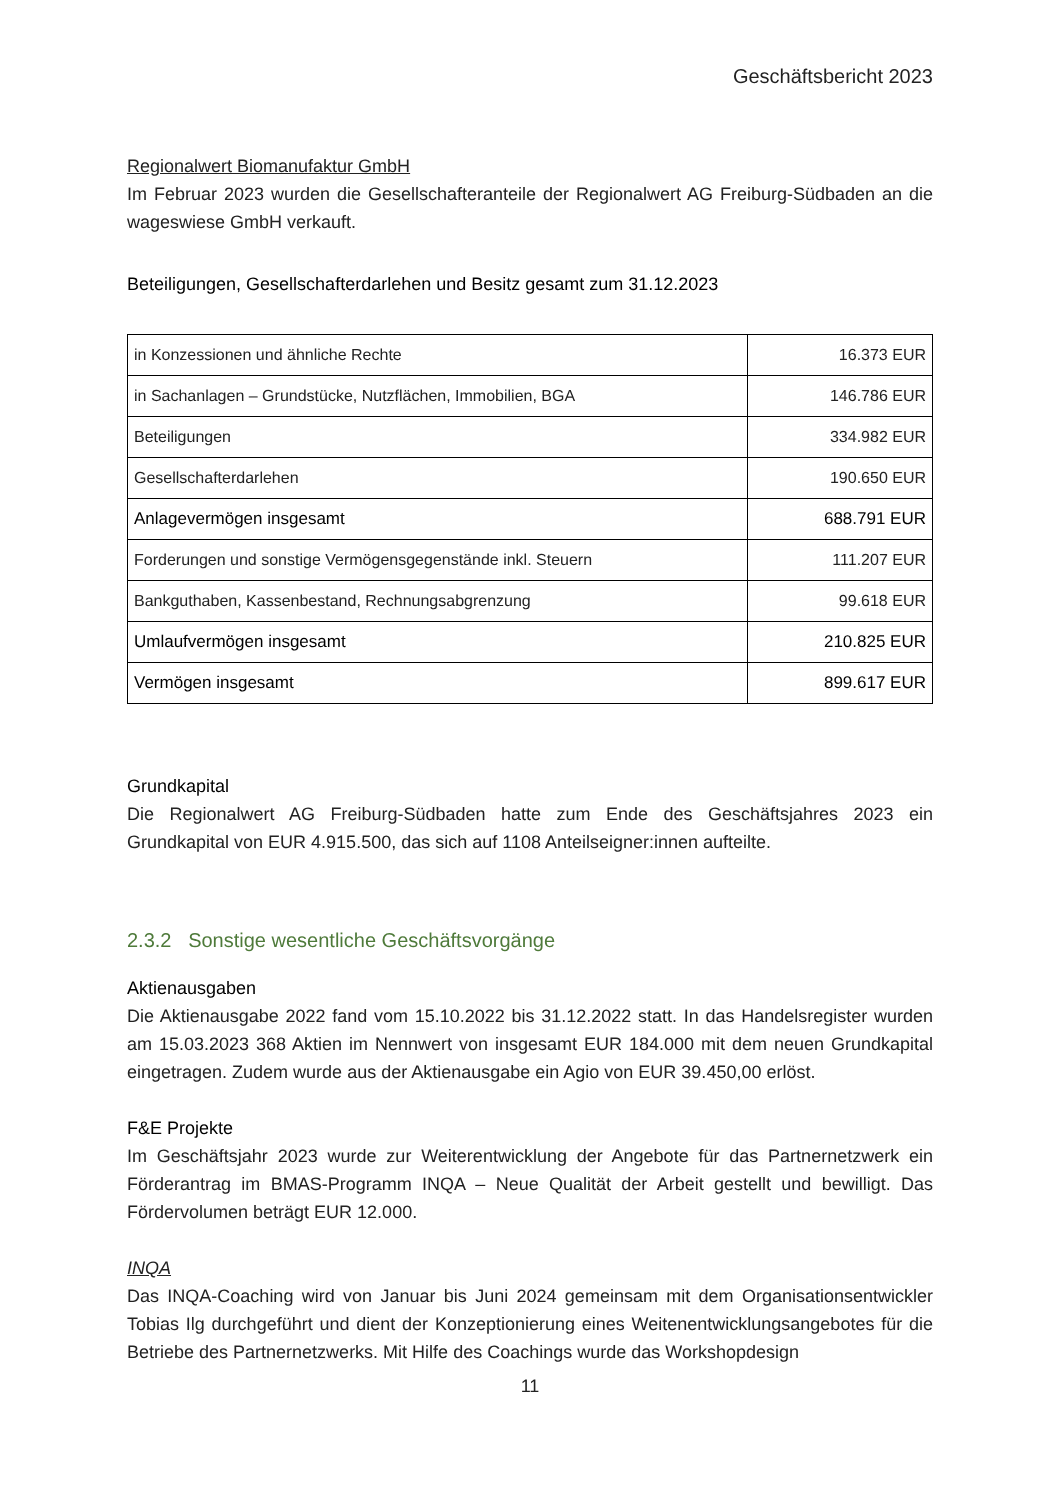Geschäftsbericht 2023
Regionalwert Biomanufaktur GmbH
Im Februar 2023 wurden die Gesellschafteranteile der Regionalwert AG Freiburg-Südbaden an die wageswiese GmbH verkauft.
Beteiligungen, Gesellschafterdarlehen und Besitz gesamt zum 31.12.2023
| in Konzessionen und ähnliche Rechte | 16.373 EUR |
| in Sachanlagen – Grundstücke, Nutzflächen, Immobilien, BGA | 146.786 EUR |
| Beteiligungen | 334.982 EUR |
| Gesellschafterdarlehen | 190.650 EUR |
| Anlagevermögen insgesamt | 688.791 EUR |
| Forderungen und sonstige Vermögensgegenstände inkl. Steuern | 111.207 EUR |
| Bankguthaben, Kassenbestand, Rechnungsabgrenzung | 99.618 EUR |
| Umlaufvermögen insgesamt | 210.825 EUR |
| Vermögen insgesamt | 899.617 EUR |
Grundkapital
Die Regionalwert AG Freiburg-Südbaden hatte zum Ende des Geschäftsjahres 2023 ein Grundkapital von EUR 4.915.500, das sich auf 1108 Anteilseigner:innen aufteilte.
2.3.2 Sonstige wesentliche Geschäftsvorgänge
Aktienausgaben
Die Aktienausgabe 2022 fand vom 15.10.2022 bis 31.12.2022 statt. In das Handelsregister wurden am 15.03.2023 368 Aktien im Nennwert von insgesamt EUR 184.000 mit dem neuen Grundkapital eingetragen. Zudem wurde aus der Aktienausgabe ein Agio von EUR 39.450,00 erlöst.
F&E Projekte
Im Geschäftsjahr 2023 wurde zur Weiterentwicklung der Angebote für das Partnernetzwerk ein Förderantrag im BMAS-Programm INQA – Neue Qualität der Arbeit gestellt und bewilligt. Das Fördervolumen beträgt EUR 12.000.
INQA
Das INQA-Coaching wird von Januar bis Juni 2024 gemeinsam mit dem Organisationsentwickler Tobias Ilg durchgeführt und dient der Konzeptionierung eines Weitenentwicklungsangebotes für die Betriebe des Partnernetzwerks. Mit Hilfe des Coachings wurde das Workshopdesign
11